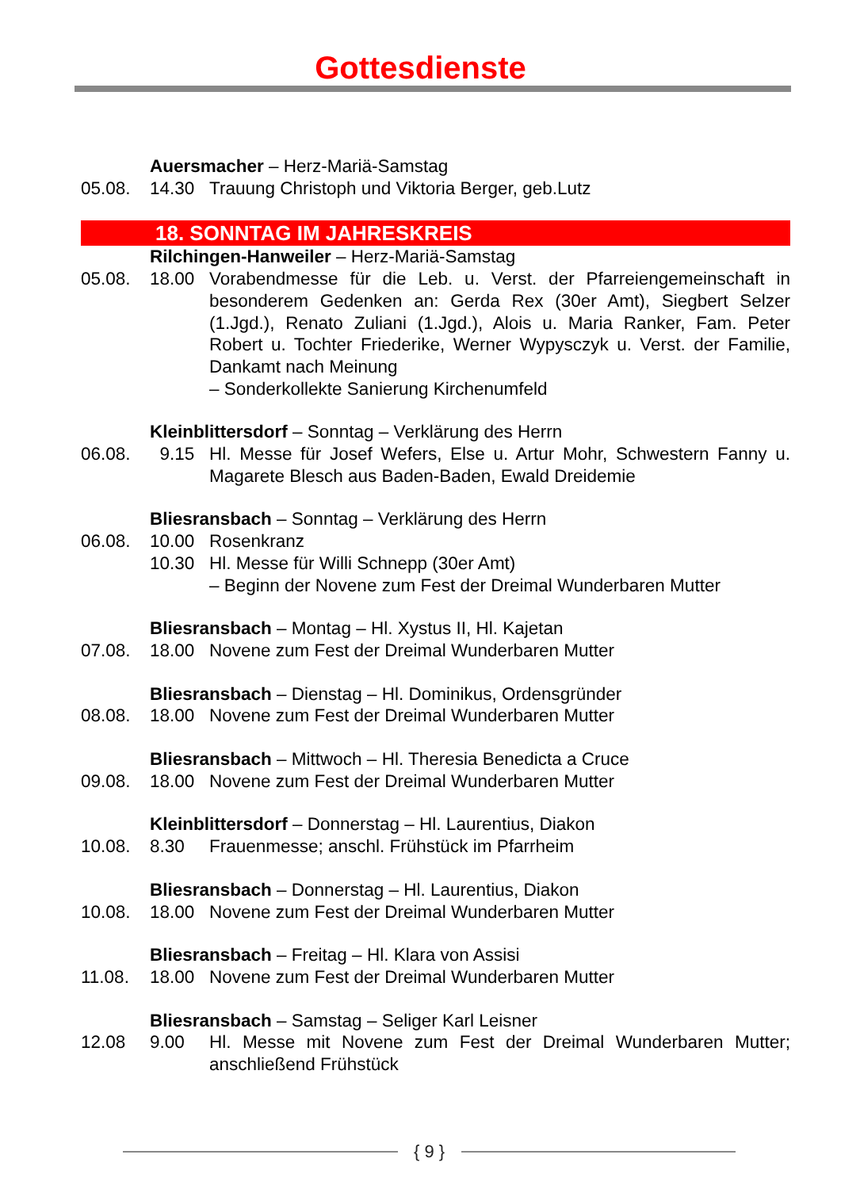Gottesdienste
Auersmacher – Herz-Mariä-Samstag
05.08. 14.30 Trauung Christoph und Viktoria Berger, geb.Lutz
18. SONNTAG IM JAHRESKREIS
Rilchingen-Hanweiler – Herz-Mariä-Samstag
05.08. 18.00 Vorabendmesse für die Leb. u. Verst. der Pfarreiengemeinschaft in besonderem Gedenken an: Gerda Rex (30er Amt), Siegbert Selzer (1.Jgd.), Renato Zuliani (1.Jgd.), Alois u. Maria Ranker, Fam. Peter Robert u. Tochter Friederike, Werner Wypysczyk u. Verst. der Familie, Dankamt nach Meinung
– Sonderkollekte Sanierung Kirchenumfeld
Kleinblittersdorf – Sonntag – Verklärung des Herrn
06.08. 9.15 Hl. Messe für Josef Wefers, Else u. Artur Mohr, Schwestern Fanny u. Magarete Blesch aus Baden-Baden, Ewald Dreidemie
Bliesransbach – Sonntag – Verklärung des Herrn
06.08. 10.00 Rosenkranz
10.30 Hl. Messe für Willi Schnepp (30er Amt)
– Beginn der Novene zum Fest der Dreimal Wunderbaren Mutter
Bliesransbach – Montag – Hl. Xystus II, Hl. Kajetan
07.08. 18.00 Novene zum Fest der Dreimal Wunderbaren Mutter
Bliesransbach – Dienstag – Hl. Dominikus, Ordensgründer
08.08. 18.00 Novene zum Fest der Dreimal Wunderbaren Mutter
Bliesransbach – Mittwoch – Hl. Theresia Benedicta a Cruce
09.08. 18.00 Novene zum Fest der Dreimal Wunderbaren Mutter
Kleinblittersdorf – Donnerstag – Hl. Laurentius, Diakon
10.08. 8.30 Frauenmesse; anschl. Frühstück im Pfarrheim
Bliesransbach – Donnerstag – Hl. Laurentius, Diakon
10.08. 18.00 Novene zum Fest der Dreimal Wunderbaren Mutter
Bliesransbach – Freitag – Hl. Klara von Assisi
11.08. 18.00 Novene zum Fest der Dreimal Wunderbaren Mutter
Bliesransbach – Samstag – Seliger Karl Leisner
12.08 9.00 Hl. Messe mit Novene zum Fest der Dreimal Wunderbaren Mutter; anschließend Frühstück
{ 9 }